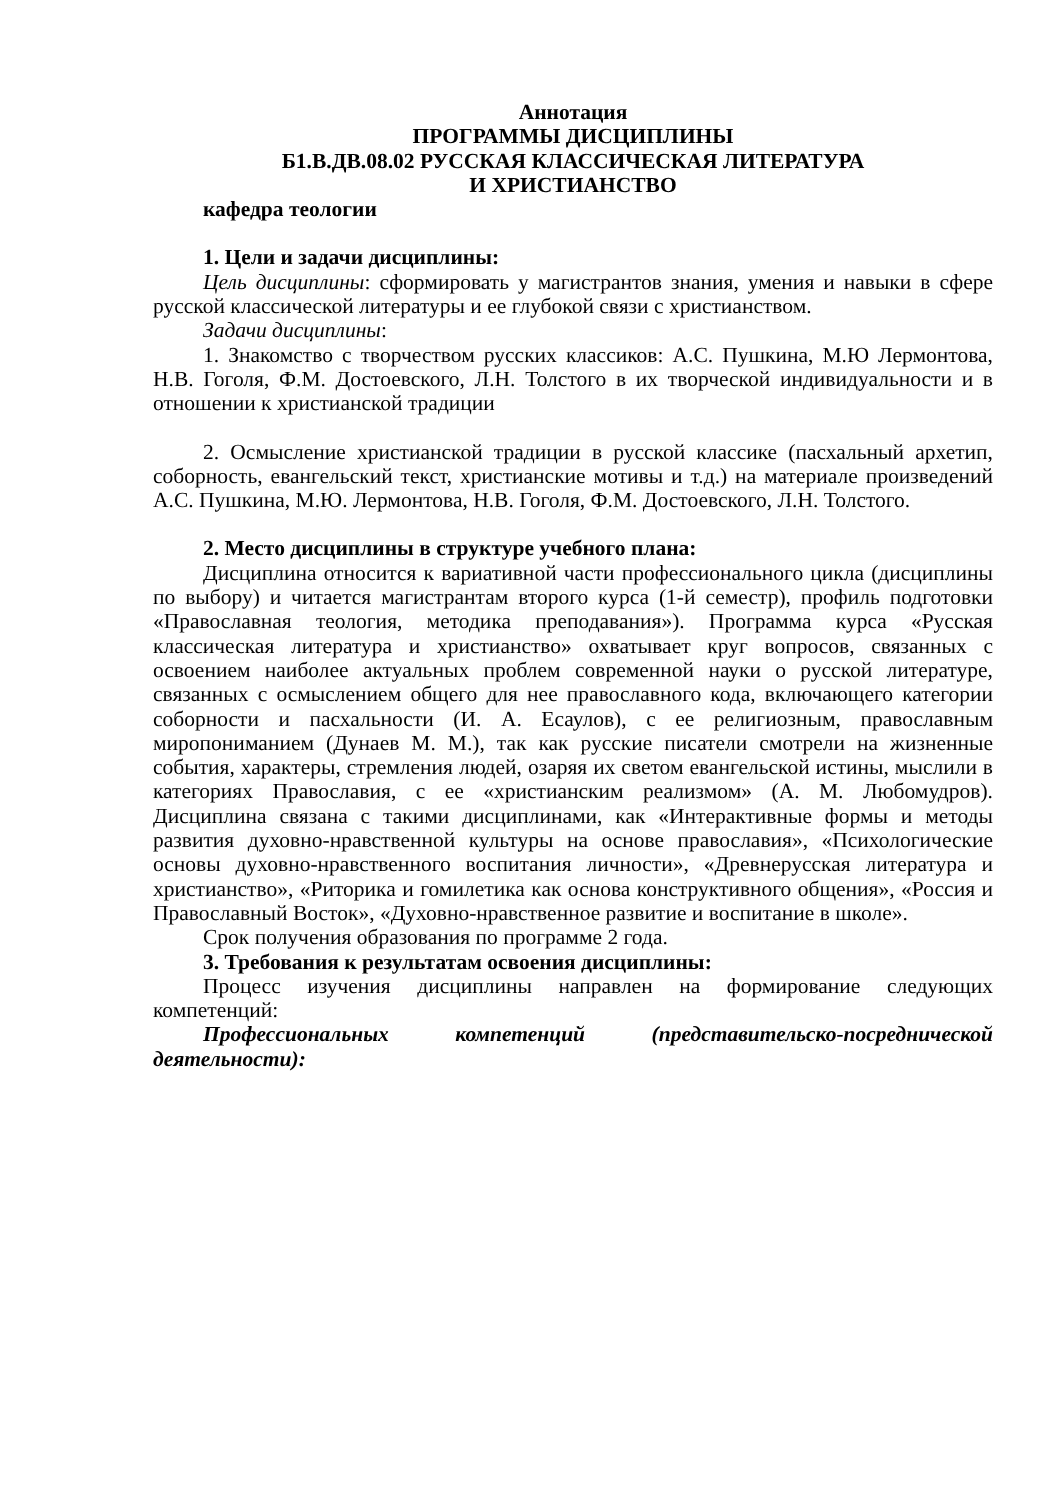Аннотация
ПРОГРАММЫ ДИСЦИПЛИНЫ
Б1.В.ДВ.08.02 РУССКАЯ КЛАССИЧЕСКАЯ ЛИТЕРАТУРА
И ХРИСТИАНСТВО
кафедра теологии
1. Цели и задачи дисциплины:
Цель дисциплины: сформировать у магистрантов знания, умения и навыки в сфере русской классической литературы и ее глубокой связи с христианством.
Задачи дисциплины:
1. Знакомство с творчеством русских классиков: А.С. Пушкина, М.Ю Лермонтова, Н.В. Гоголя, Ф.М. Достоевского, Л.Н. Толстого в их творческой индивидуальности и в отношении к христианской традиции
2. Осмысление христианской традиции в русской классике (пасхальный архетип, соборность, евангельский текст, христианские мотивы и т.д.) на материале произведений А.С. Пушкина, М.Ю. Лермонтова, Н.В. Гоголя, Ф.М. Достоевского, Л.Н. Толстого.
2. Место дисциплины в структуре учебного плана:
Дисциплина относится к вариативной части профессионального цикла (дисциплины по выбору) и читается магистрантам второго курса (1-й семестр), профиль подготовки «Православная теология, методика преподавания»). Программа курса «Русская классическая литература и христианство» охватывает круг вопросов, связанных с освоением наиболее актуальных проблем современной науки о русской литературе, связанных с осмыслением общего для нее православного кода, включающего категории соборности и пасхальности (И. А. Есаулов), с ее религиозным, православным миропониманием (Дунаев М. М.), так как русские писатели смотрели на жизненные события, характеры, стремления людей, озаряя их светом евангельской истины, мыслили в категориях Православия, с ее «христианским реализмом» (А. М. Любомудров). Дисциплина связана с такими дисциплинами, как «Интерактивные формы и методы развития духовно-нравственной культуры на основе православия», «Психологические основы духовно-нравственного воспитания личности», «Древнерусская литература и христианство», «Риторика и гомилетика как основа конструктивного общения», «Россия и Православный Восток», «Духовно-нравственное развитие и воспитание в школе».
Срок получения образования по программе 2 года.
3. Требования к результатам освоения дисциплины:
Процесс изучения дисциплины направлен на формирование следующих компетенций:
Профессиональных компетенций (представительско-посреднической деятельности):